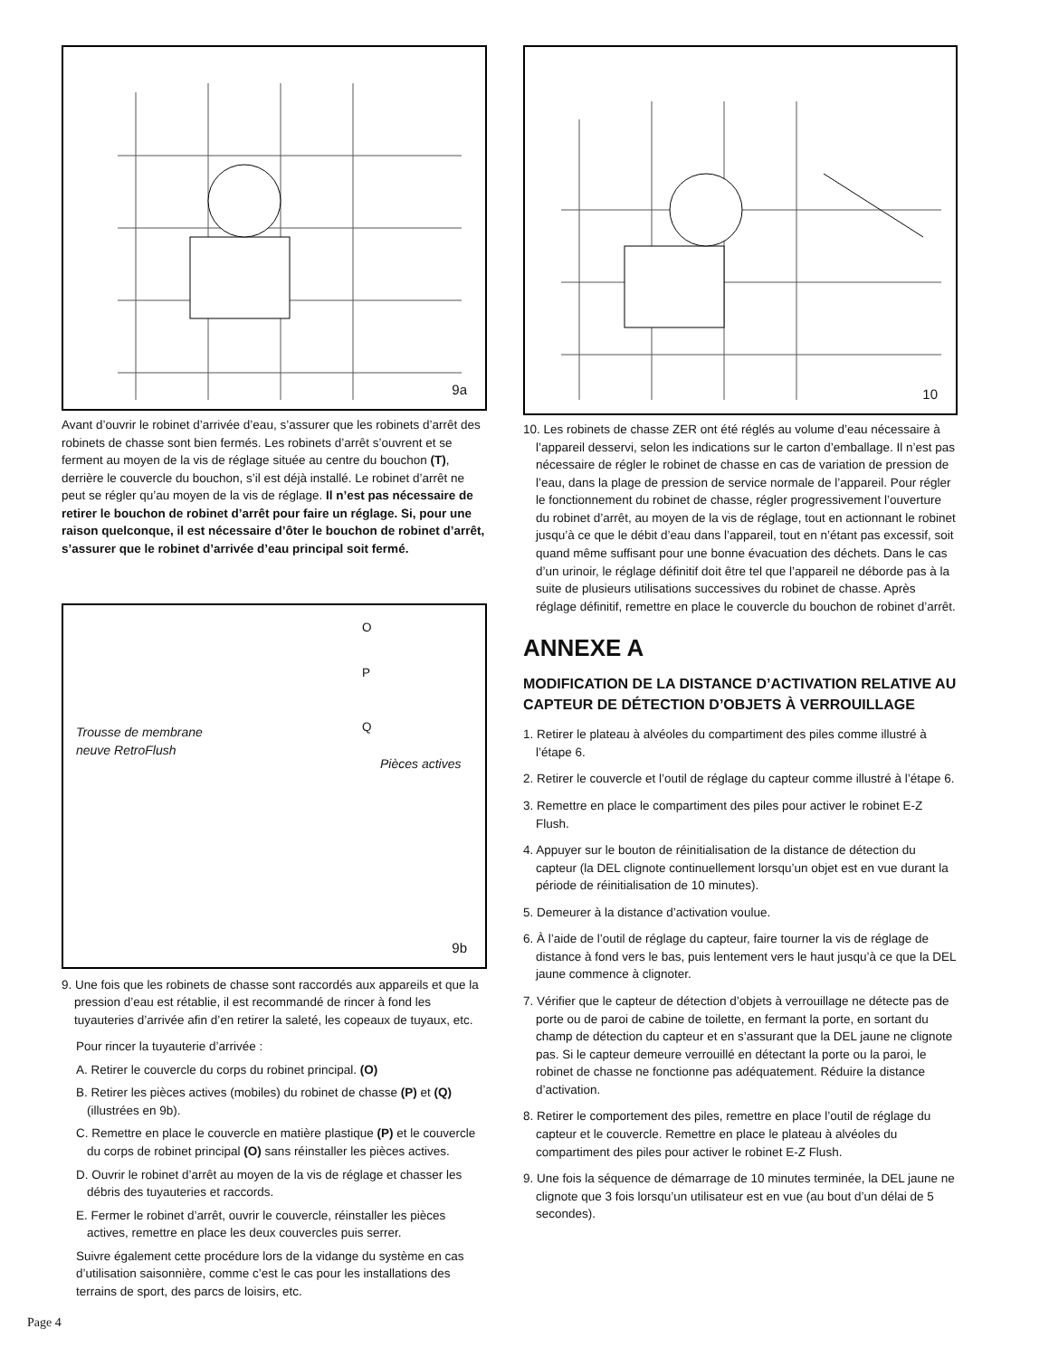9a
Avant d’ouvrir le robinet d’arrivée d’eau, s’assurer que les robinets d’arrêt des robinets de chasse sont bien fermés. Les robinets d’arrêt s’ouvrent et se ferment au moyen de la vis de réglage située au centre du bouchon (T), derrière le couvercle du bouchon, s’il est déjà installé. Le robinet d’arrêt ne peut se régler qu’au moyen de la vis de réglage. Il n’est pas nécessaire de retirer le bouchon de robinet d’arrêt pour faire un réglage. Si, pour une raison quelconque, il est nécessaire d’ôter le bouchon de robinet d’arrêt, s’assurer que le robinet d’arrivée d’eau principal soit fermé.
Trousse de membrane
neuve RetroFlush
Pièces actives
O
P
Q
9b
9. Une fois que les robinets de chasse sont raccordés aux appareils et que la pression d’eau est rétablie, il est recommandé de rincer à fond les tuyauteries d’arrivée afin d’en retirer la saleté, les copeaux de tuyaux, etc.
Pour rincer la tuyauterie d’arrivée :
A. Retirer le couvercle du corps du robinet principal. (O)
B. Retirer les pièces actives (mobiles) du robinet de chasse (P) et (Q) (illustrées en 9b).
C. Remettre en place le couvercle en matière plastique (P) et le couvercle du corps de robinet principal (O) sans réinstaller les pièces actives.
D. Ouvrir le robinet d’arrêt au moyen de la vis de réglage et chasser les débris des tuyauteries et raccords.
E. Fermer le robinet d’arrêt, ouvrir le couvercle, réinstaller les pièces actives, remettre en place les deux couvercles puis serrer.
Suivre également cette procédure lors de la vidange du système en cas d’utilisation saisonnière, comme c’est le cas pour les installations des terrains de sport, des parcs de loisirs, etc.
10
10. Les robinets de chasse ZER ont été réglés au volume d’eau nécessaire à l’appareil desservi, selon les indications sur le carton d’emballage. Il n’est pas nécessaire de régler le robinet de chasse en cas de variation de pression de l’eau, dans la plage de pression de service normale de l’appareil. Pour régler le fonctionnement du robinet de chasse, régler progressivement l’ouverture du robinet d’arrêt, au moyen de la vis de réglage, tout en actionnant le robinet jusqu’à ce que le débit d’eau dans l’appareil, tout en n’étant pas excessif, soit quand même suffisant pour une bonne évacuation des déchets. Dans le cas d’un urinoir, le réglage définitif doit être tel que l’appareil ne déborde pas à la suite de plusieurs utilisations successives du robinet de chasse. Après réglage définitif, remettre en place le couvercle du bouchon de robinet d’arrêt.
ANNEXE A
MODIFICATION DE LA DISTANCE D’ACTIVATION RELATIVE AU CAPTEUR DE DÉTECTION D’OBJETS À VERROUILLAGE
1. Retirer le plateau à alvéoles du compartiment des piles comme illustré à l’étape 6.
2. Retirer le couvercle et l’outil de réglage du capteur comme illustré à l’étape 6.
3. Remettre en place le compartiment des piles pour activer le robinet E-Z Flush.
4. Appuyer sur le bouton de réinitialisation de la distance de détection du capteur (la DEL clignote continuellement lorsqu’un objet est en vue durant la période de réinitialisation de 10 minutes).
5. Demeurer à la distance d’activation voulue.
6. À l’aide de l’outil de réglage du capteur, faire tourner la vis de réglage de distance à fond vers le bas, puis lentement vers le haut jusqu’à ce que la DEL jaune commence à clignoter.
7. Vérifier que le capteur de détection d’objets à verrouillage ne détecte pas de porte ou de paroi de cabine de toilette, en fermant la porte, en sortant du champ de détection du capteur et en s’assurant que la DEL jaune ne clignote pas. Si le capteur demeure verrouillé en détectant la porte ou la paroi, le robinet de chasse ne fonctionne pas adéquatement. Réduire la distance d’activation.
8. Retirer le comportement des piles, remettre en place l’outil de réglage du capteur et le couvercle. Remettre en place le plateau à alvéoles du compartiment des piles pour activer le robinet E-Z Flush.
9. Une fois la séquence de démarrage de 10 minutes terminée, la DEL jaune ne clignote que 3 fois lorsqu’un utilisateur est en vue (au bout d’un délai de 5 secondes).
Page 4